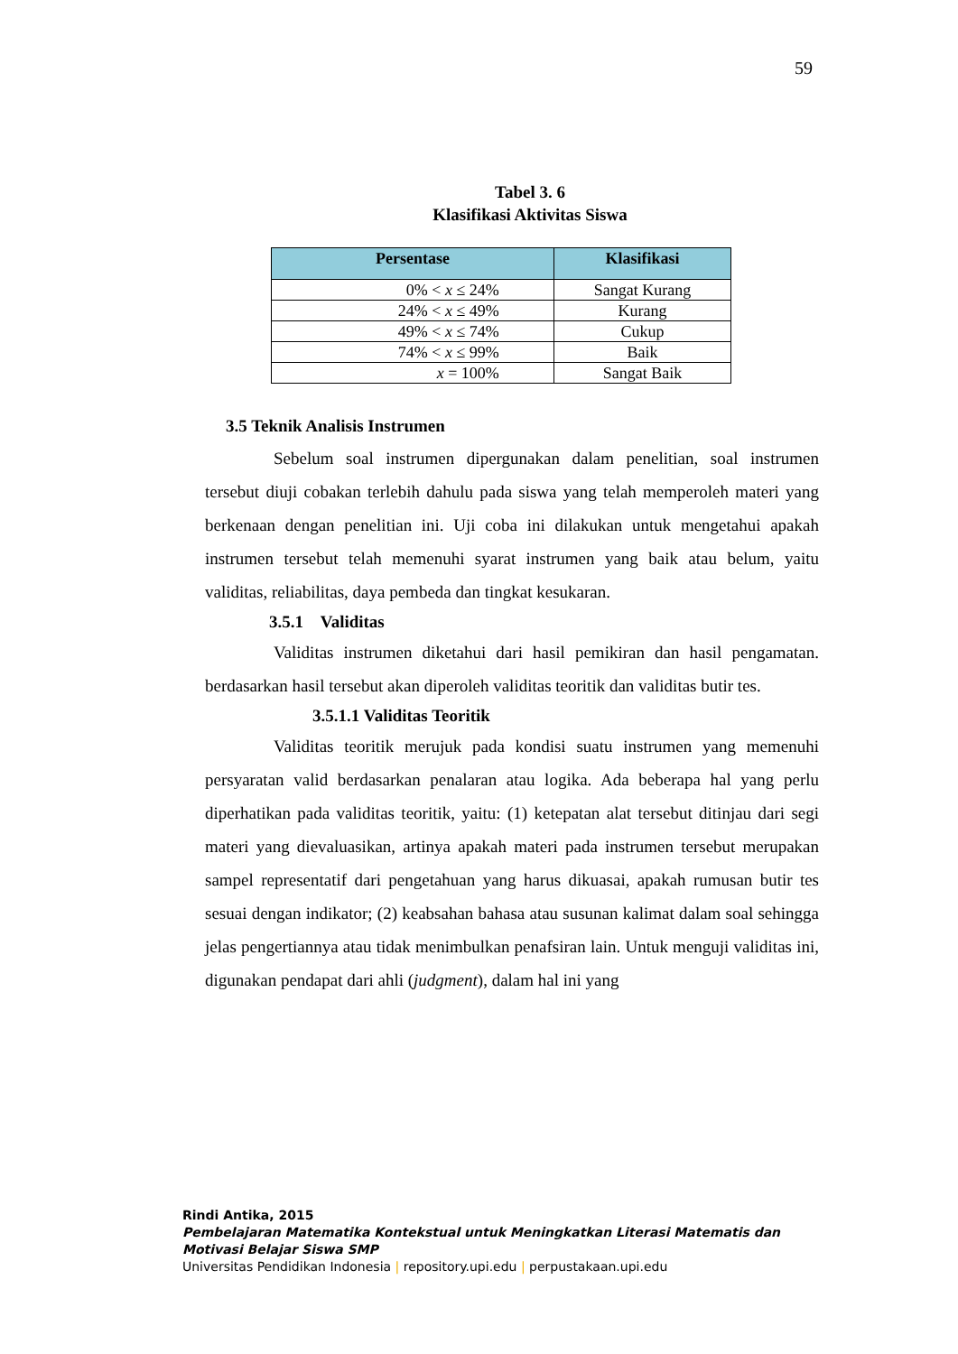59
Tabel 3. 6
Klasifikasi Aktivitas Siswa
| Persentase | Klasifikasi |
| --- | --- |
| 0% < x ≤ 24% | Sangat Kurang |
| 24% < x ≤ 49% | Kurang |
| 49% < x ≤ 74% | Cukup |
| 74% < x ≤ 99% | Baik |
| x = 100% | Sangat Baik |
3.5 Teknik Analisis Instrumen
Sebelum soal instrumen dipergunakan dalam penelitian, soal instrumen tersebut diuji cobakan terlebih dahulu pada siswa yang telah memperoleh materi yang berkenaan dengan penelitian ini. Uji coba ini dilakukan untuk mengetahui apakah instrumen tersebut telah memenuhi syarat instrumen yang baik atau belum, yaitu validitas, reliabilitas, daya pembeda dan tingkat kesukaran.
3.5.1 Validitas
Validitas instrumen diketahui dari hasil pemikiran dan hasil pengamatan. berdasarkan hasil tersebut akan diperoleh validitas teoritik dan validitas butir tes.
3.5.1.1 Validitas Teoritik
Validitas teoritik merujuk pada kondisi suatu instrumen yang memenuhi persyaratan valid berdasarkan penalaran atau logika. Ada beberapa hal yang perlu diperhatikan pada validitas teoritik, yaitu: (1) ketepatan alat tersebut ditinjau dari segi materi yang dievaluasikan, artinya apakah materi pada instrumen tersebut merupakan sampel representatif dari pengetahuan yang harus dikuasai, apakah rumusan butir tes sesuai dengan indikator; (2) keabsahan bahasa atau susunan kalimat dalam soal sehingga jelas pengertiannya atau tidak menimbulkan penafsiran lain. Untuk menguji validitas ini, digunakan pendapat dari ahli (judgment), dalam hal ini yang
Rindi Antika, 2015
Pembelajaran Matematika Kontekstual untuk Meningkatkan Literasi Matematis dan
Motivasi Belajar Siswa SMP
Universitas Pendidikan Indonesia | repository.upi.edu | perpustakaan.upi.edu